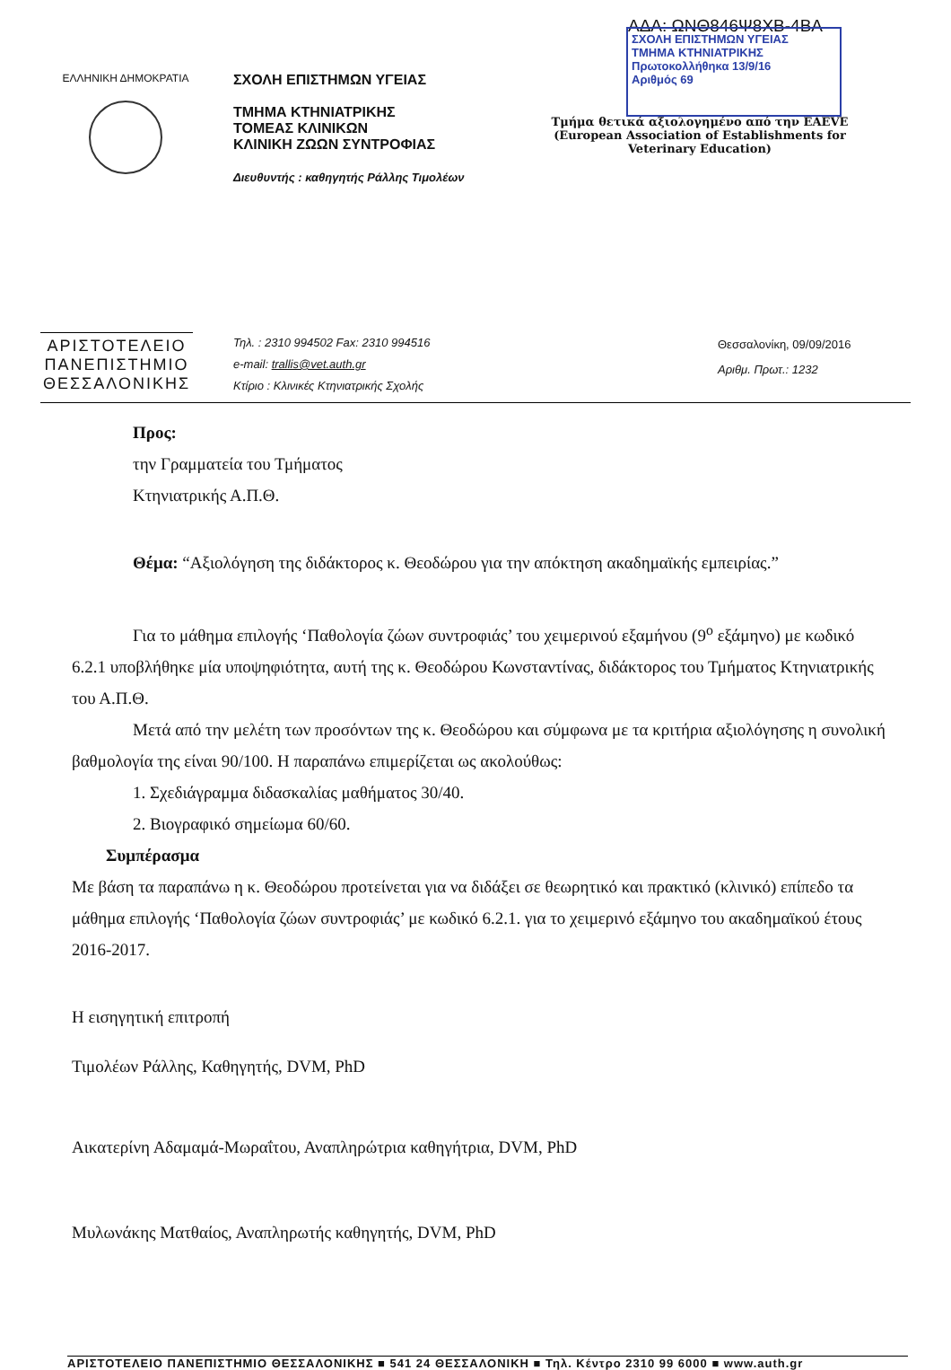ΑΔΑ: ΩΝΘ846Ψ8ΧΒ-4ΒΑ
ΣΧΟΛΗ ΕΠΙΣΤΗΜΩΝ ΥΓΕΙΑΣ
ΤΜΗΜΑ ΚΤΗΝΙΑΤΡΙΚΗΣ
Πρωτοκολλήθηκα 13/9/16
Αριθμός 69
ΕΛΛΗΝΙΚΗ ΔΗΜΟΚΡΑΤΙΑ
ΣΧΟΛΗ ΕΠΙΣΤΗΜΩΝ ΥΓΕΙΑΣ
ΤΜΗΜΑ ΚΤΗΝΙΑΤΡΙΚΗΣ
ΤΟΜΕΑΣ ΚΛΙΝΙΚΩΝ
ΚΛΙΝΙΚΗ ΖΩΩΝ ΣΥΝΤΡΟΦΙΑΣ
Διευθυντής : καθηγητής Ράλλης Τιμολέων
Τμήμα θετικά αξιολογημένο από την EAEVE
(European Association of Establishments for Veterinary Education)
ΑΡΙΣΤΟΤΕΛΕΙΟ
ΠΑΝΕΠΙΣΤΗΜΙΟ
ΘΕΣΣΑΛΟΝΙΚΗΣ
Τηλ. : 2310 994502 Fax: 2310 994516
e-mail: trallis@vet.auth.gr
Κτίριο : Κλινικές Κτηνιατρικής Σχολής
Θεσσαλονίκη, 09/09/2016
Αριθμ. Πρωτ.: 1232
Προς:
την Γραμματεία του Τμήματος
Κτηνιατρικής Α.Π.Θ.
Θέμα: “Αξιολόγηση της διδάκτορος κ. Θεοδώρου για την απόκτηση ακαδημαϊκής εμπειρίας.”
Για το μάθημα επιλογής ‘Παθολογία ζώων συντροφιάς’ του χειμερινού εξαμήνου (9<sup>ο</sup> εξάμηνο) με κωδικό 6.2.1 υποβλήθηκε μία υποψηφιότητα, αυτή της κ. Θεοδώρου Κωνσταντίνας, διδάκτορος του Τμήματος Κτηνιατρικής του Α.Π.Θ.
Μετά από την μελέτη των προσόντων της κ. Θεοδώρου και σύμφωνα με τα κριτήρια αξιολόγησης η συνολική βαθμολογία της είναι 90/100. Η παραπάνω επιμερίζεται ως ακολούθως:
1. Σχεδιάγραμμα διδασκαλίας μαθήματος 30/40.
2. Βιογραφικό σημείωμα 60/60.
Συμπέρασμα
Με βάση τα παραπάνω η κ. Θεοδώρου προτείνεται για να διδάξει σε θεωρητικό και πρακτικό (κλινικό) επίπεδο τα μάθημα επιλογής ‘Παθολογία ζώων συντροφιάς’ με κωδικό 6.2.1. για το χειμερινό εξάμηνο του ακαδημαϊκού έτους 2016-2017.
Η εισηγητική επιτροπή
Τιμολέων Ράλλης, Καθηγητής, DVM, PhD
Αικατερίνη Αδαμαμά-Μωραΐτου, Αναπληρώτρια καθηγήτρια, DVM, PhD
Μυλωνάκης Ματθαίος, Αναπληρωτής καθηγητής, DVM, PhD
ΑΡΙΣΤΟΤΕΛΕΙΟ ΠΑΝΕΠΙΣΤΗΜΙΟ ΘΕΣΣΑΛΟΝΙΚΗΣ ■ 541 24 ΘΕΣΣΑΛΟΝΙΚΗ ■ Τηλ. Κέντρο 2310 99 6000 ■ www.auth.gr